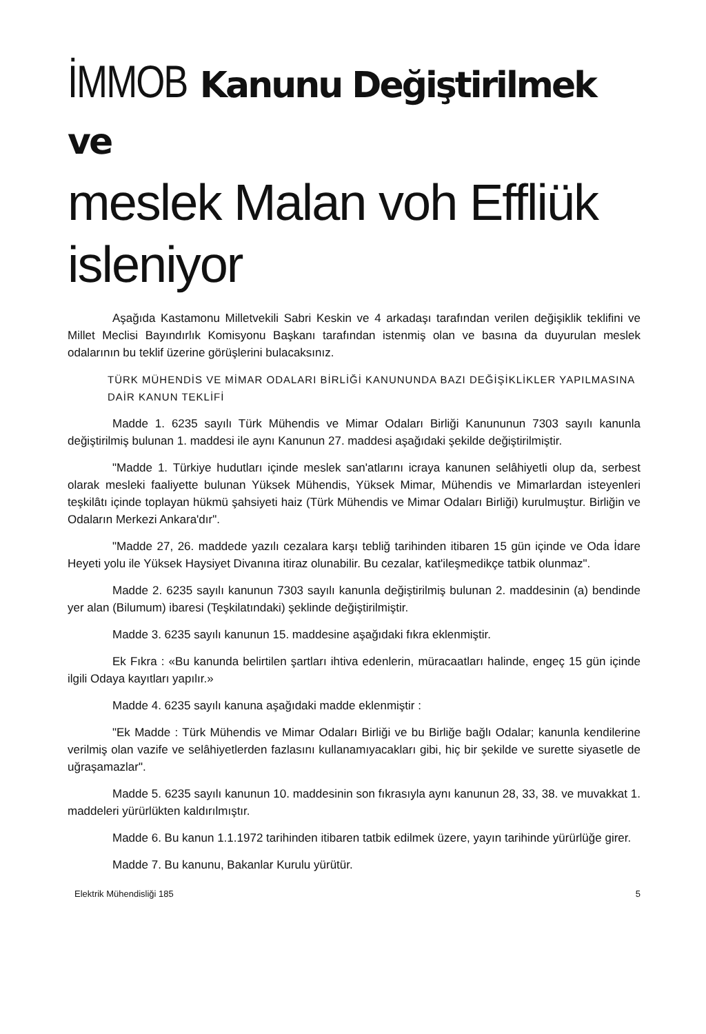İMMOB Kanunu Değiştirilmek
ve
meslek Malan voh Effliük isleniyor
Aşağıda Kastamonu Milletvekili Sabri Keskin ve 4 arkadaşı tarafından verilen değişiklik teklifini ve Millet Meclisi Bayındırlık Komisyonu Başkanı tarafından istenmiş olan ve basına da duyurulan meslek odalarının bu teklif üzerine görüşlerini bulacaksınız.
TÜRK MÜHENDİS VE MİMAR ODALARI BİRLİĞİ KANUNUNDA BAZI DEĞİŞİKLİKLER YAPILMASINA DAİR KANUN TEKLİFİ
Madde 1. 6235 sayılı Türk Mühendis ve Mimar Odaları Birliği Kanununun 7303 sayılı kanunla değiştirilmiş bulunan 1. maddesi ile aynı Kanunun 27. maddesi aşağıdaki şekilde değiştirilmiştir.
"Madde 1. Türkiye hudutları içinde meslek san'atlarını icraya kanunen selâhiyetli olup da, serbest olarak mesleki faaliyette bulunan Yüksek Mühendis, Yüksek Mimar, Mühendis ve Mimarlardan isteyenleri teşkilâtı içinde toplayan hükmü şahsiyeti haiz (Türk Mühendis ve Mimar Odaları Birliği) kurulmuştur. Birliğin ve Odaların Merkezi Ankara'dır".
"Madde 27, 26. maddede yazılı cezalara karşı tebliğ tarihinden itibaren 15 gün içinde ve Oda İdare Heyeti yolu ile Yüksek Haysiyet Divanına itiraz olunabilir. Bu cezalar, kat'ileşmedikçe tatbik olunmaz".
Madde 2. 6235 sayılı kanunun 7303 sayılı kanunla değiştirilmiş bulunan 2. maddesinin (a) bendinde yer alan (Bilumum) ibaresi (Teşkilatındaki) şeklinde değiştirilmiştir.
Madde 3. 6235 sayılı kanunun 15. maddesine aşağıdaki fıkra eklenmiştir.
Ek Fıkra : «Bu kanunda belirtilen şartları ihtiva edenlerin, müracaatları halinde, engeç 15 gün içinde ilgili Odaya kayıtları yapılır.»
Madde 4. 6235 sayılı kanuna aşağıdaki madde eklenmiştir :
"Ek Madde : Türk Mühendis ve Mimar Odaları Birliği ve bu Birliğe bağlı Odalar; kanunla kendilerine verilmiş olan vazife ve selâhiyetlerden fazlasını kullanamıyacakları gibi, hiç bir şekilde ve surette siyasetle de uğraşamazlar".
Madde 5. 6235 sayılı kanunun 10. maddesinin son fıkrasıyla aynı kanunun 28, 33, 38. ve muvakkat 1. maddeleri yürürlükten kaldırılmıştır.
Madde 6. Bu kanun 1.1.1972 tarihinden itibaren tatbik edilmek üzere, yayın tarihinde yürürlüğe girer.
Madde 7. Bu kanunu, Bakanlar Kurulu yürütür.
Elektrik Mühendisliği 185 5